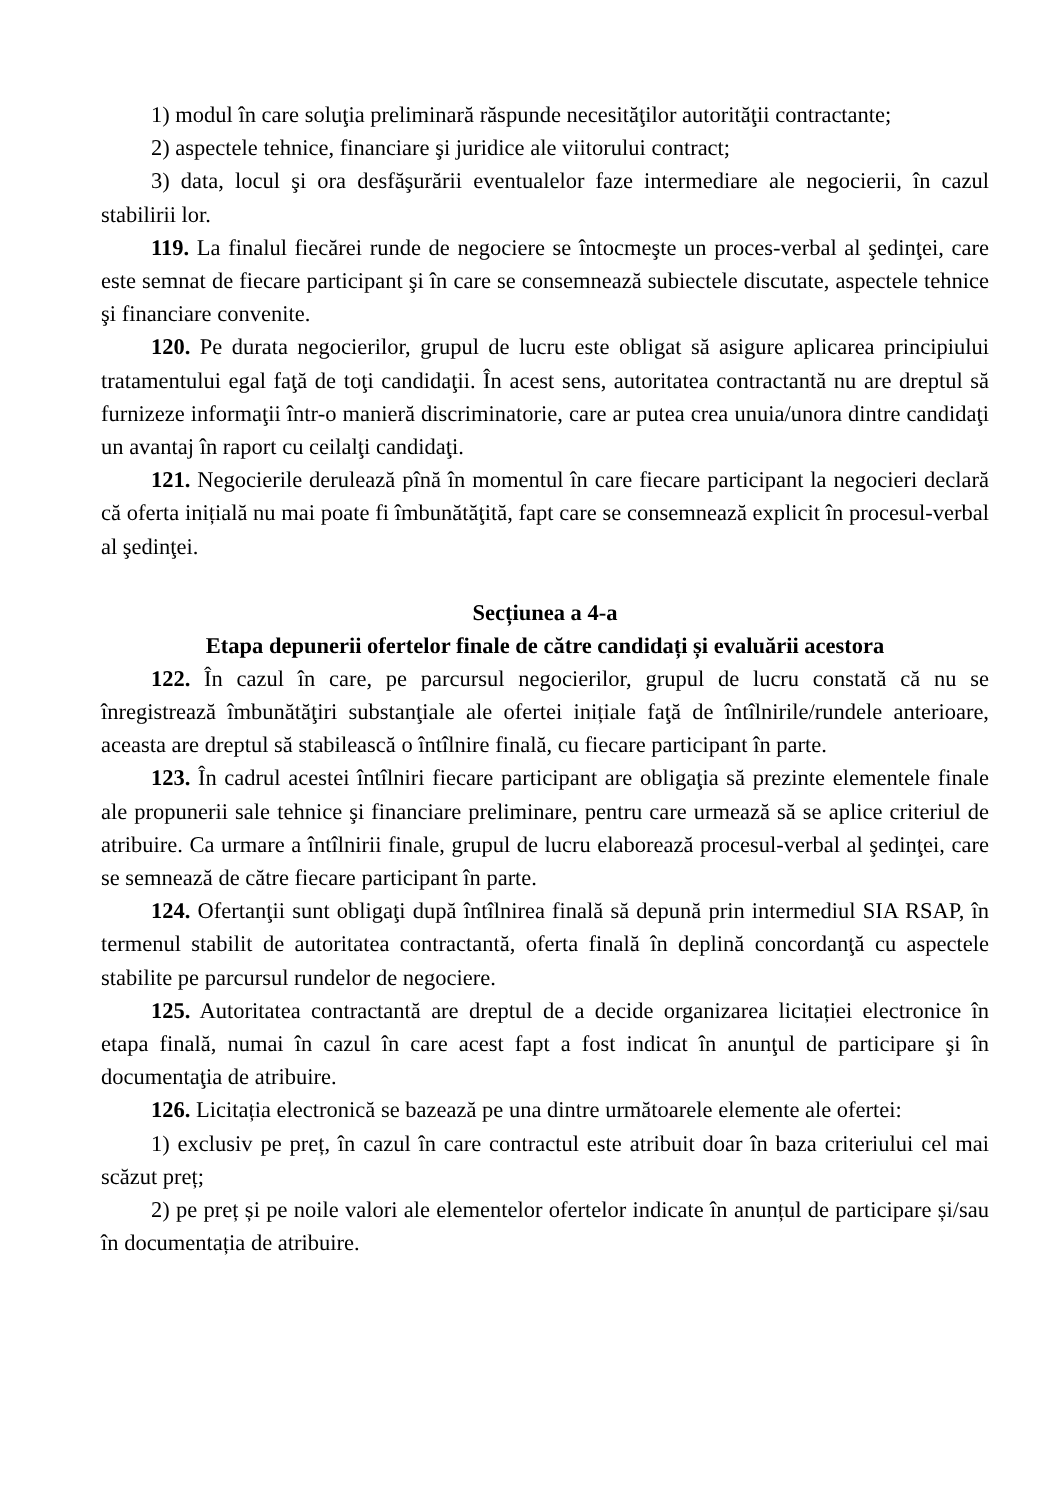1) modul în care soluţia preliminară răspunde necesităţilor autorităţii contractante;
2) aspectele tehnice, financiare şi juridice ale viitorului contract;
3) data, locul şi ora desfăşurării eventualelor faze intermediare ale negocierii, în cazul stabilirii lor.
119. La finalul fiecărei runde de negociere se întocmeşte un proces-verbal al şedinţei, care este semnat de fiecare participant şi în care se consemnează subiectele discutate, aspectele tehnice şi financiare convenite.
120. Pe durata negocierilor, grupul de lucru este obligat să asigure aplicarea principiului tratamentului egal faţă de toţi candidaţii. În acest sens, autoritatea contractantă nu are dreptul să furnizeze informaţii într-o manieră discriminatorie, care ar putea crea unuia/unora dintre candidaţi un avantaj în raport cu ceilalţi candidaţi.
121. Negocierile derulează pînă în momentul în care fiecare participant la negocieri declară că oferta inițială nu mai poate fi îmbunătăţită, fapt care se consemnează explicit în procesul-verbal al şedinţei.
Secțiunea a 4-a
Etapa depunerii ofertelor finale de către candidați și evaluării acestora
122. În cazul în care, pe parcursul negocierilor, grupul de lucru constată că nu se înregistrează îmbunătăţiri substanţiale ale ofertei inițiale faţă de întîlnirile/rundele anterioare, aceasta are dreptul să stabilească o întîlnire finală, cu fiecare participant în parte.
123. În cadrul acestei întîlniri fiecare participant are obligaţia să prezinte elementele finale ale propunerii sale tehnice şi financiare preliminare, pentru care urmează să se aplice criteriul de atribuire. Ca urmare a întîlnirii finale, grupul de lucru elaborează procesul-verbal al şedinţei, care se semnează de către fiecare participant în parte.
124. Ofertanţii sunt obligaţi după întîlnirea finală să depună prin intermediul SIA RSAP, în termenul stabilit de autoritatea contractantă, oferta finală în deplină concordanţă cu aspectele stabilite pe parcursul rundelor de negociere.
125. Autoritatea contractantă are dreptul de a decide organizarea licitației electronice în etapa finală, numai în cazul în care acest fapt a fost indicat în anunţul de participare şi în documentaţia de atribuire.
126. Licitația electronică se bazează pe una dintre următoarele elemente ale ofertei:
1) exclusiv pe preț, în cazul în care contractul este atribuit doar în baza criteriului cel mai scăzut preț;
2) pe preț și pe noile valori ale elementelor ofertelor indicate în anunțul de participare și/sau în documentația de atribuire.